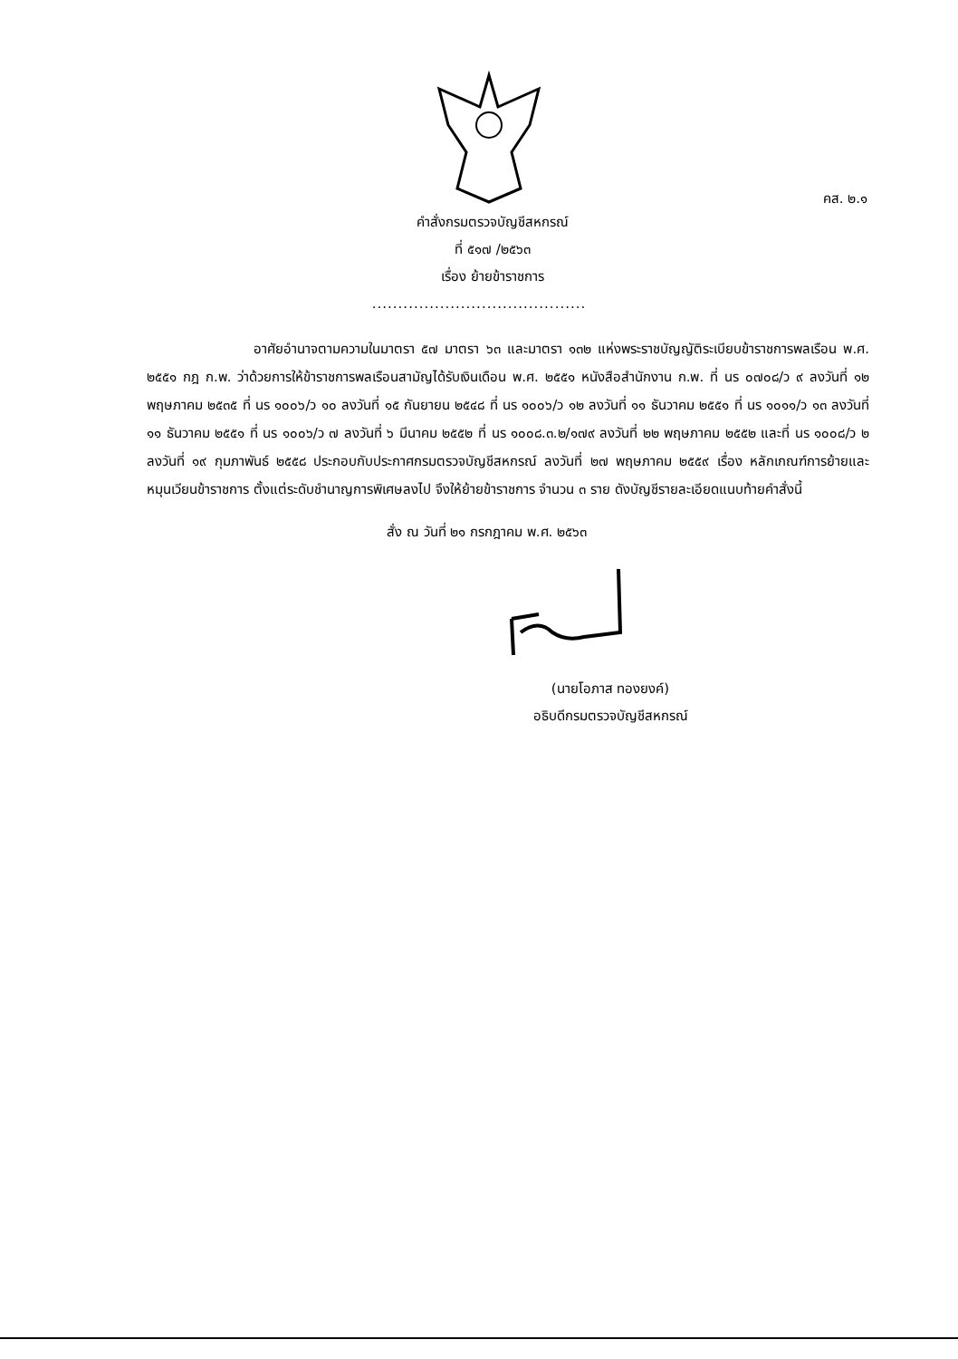คส. ๒.๑
คำสั่งกรมตรวจบัญชีสหกรณ์
ที่ ๕๑๗ /๒๕๖๓
เรื่อง ย้ายข้าราชการ
.........................................
อาศัยอำนาจตามความในมาตรา ๕๗ มาตรา ๖๓ และมาตรา ๑๓๒ แห่งพระราชบัญญัติระเบียบข้าราชการพลเรือน พ.ศ. ๒๕๕๑ กฎ ก.พ. ว่าด้วยการให้ข้าราชการพลเรือนสามัญได้รับเงินเดือน พ.ศ. ๒๕๕๑ หนังสือสำนักงาน ก.พ. ที่ นร ๐๗๐๘/ว ๙ ลงวันที่ ๑๒ พฤษภาคม ๒๕๓๕ ที่ นร ๑๐๐๖/ว ๑๐ ลงวันที่ ๑๕ กันยายน ๒๕๔๘ ที่ นร ๑๐๐๖/ว ๑๒ ลงวันที่ ๑๑ ธันวาคม ๒๕๕๑ ที่ นร ๑๐๑๑/ว ๑๓ ลงวันที่ ๑๑ ธันวาคม ๒๕๕๑ ที่ นร ๑๐๐๖/ว ๗ ลงวันที่ ๖ มีนาคม ๒๕๕๒ ที่ นร ๑๐๐๘.๓.๒/๑๗๙ ลงวันที่ ๒๒ พฤษภาคม ๒๕๕๒ และที่ นร ๑๐๐๘/ว ๒ ลงวันที่ ๑๙ กุมภาพันธ์ ๒๕๕๘ ประกอบกับประกาศกรมตรวจบัญชีสหกรณ์ ลงวันที่ ๒๗ พฤษภาคม ๒๕๕๙ เรื่อง หลักเกณฑ์การย้ายและหมุนเวียนข้าราชการ ตั้งแต่ระดับชำนาญการพิเศษลงไป จึงให้ย้ายข้าราชการ จำนวน ๓ ราย ดังบัญชีรายละเอียดแนบท้ายคำสั่งนี้
สั่ง ณ วันที่ ๒๑ กรกฎาคม พ.ศ. ๒๕๖๓
(นายโอภาส ทองยงค์)
อธิบดีกรมตรวจบัญชีสหกรณ์